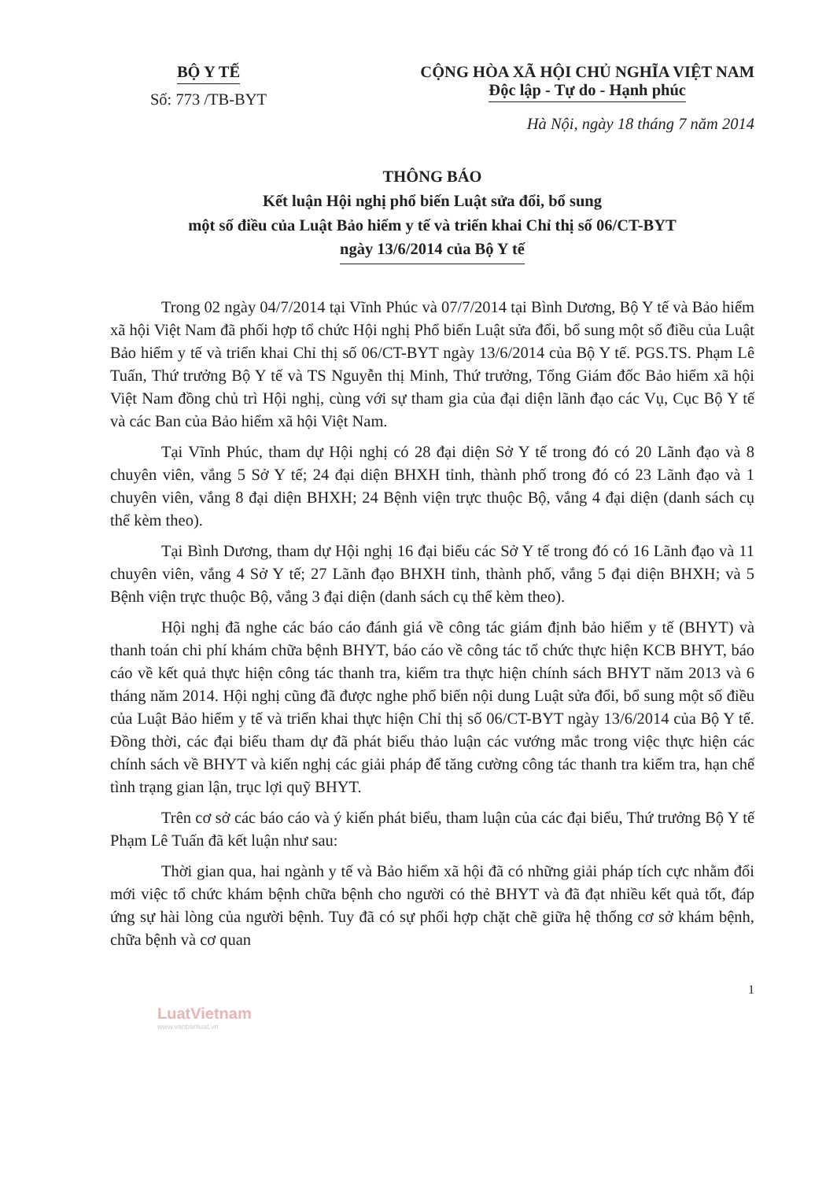BỘ Y TẾ
Số: 773 /TB-BYT
CỘNG HÒA XÃ HỘI CHỦ NGHĨA VIỆT NAM
Độc lập - Tự do - Hạnh phúc
Hà Nội, ngày 18 tháng 7 năm 2014
THÔNG BÁO
Kết luận Hội nghị phổ biến Luật sửa đổi, bổ sung
một số điều của Luật Bảo hiểm y tế và triển khai Chỉ thị số 06/CT-BYT
ngày 13/6/2014 của Bộ Y tế
Trong 02 ngày 04/7/2014 tại Vĩnh Phúc và 07/7/2014 tại Bình Dương, Bộ Y tế và Bảo hiểm xã hội Việt Nam đã phối hợp tổ chức Hội nghị Phổ biến Luật sửa đổi, bổ sung một số điều của Luật Bảo hiểm y tế và triển khai Chỉ thị số 06/CT-BYT ngày 13/6/2014 của Bộ Y tế. PGS.TS. Phạm Lê Tuấn, Thứ trưởng Bộ Y tế và TS Nguyễn thị Minh, Thứ trưởng, Tổng Giám đốc Bảo hiểm xã hội Việt Nam đồng chủ trì Hội nghị, cùng với sự tham gia của đại diện lãnh đạo các Vụ, Cục Bộ Y tế và các Ban của Bảo hiểm xã hội Việt Nam.
Tại Vĩnh Phúc, tham dự Hội nghị có 28 đại diện Sở Y tế trong đó có 20 Lãnh đạo và 8 chuyên viên, vắng 5 Sở Y tế; 24 đại diện BHXH tỉnh, thành phố trong đó có 23 Lãnh đạo và 1 chuyên viên, vắng 8 đại diện BHXH; 24 Bệnh viện trực thuộc Bộ, vắng 4 đại diện (danh sách cụ thể kèm theo).
Tại Bình Dương, tham dự Hội nghị 16 đại biểu các Sở Y tế trong đó có 16 Lãnh đạo và 11 chuyên viên, vắng 4 Sở Y tế; 27 Lãnh đạo BHXH tỉnh, thành phố, vắng 5 đại diện BHXH; và 5 Bệnh viện trực thuộc Bộ, vắng 3 đại diện (danh sách cụ thể kèm theo).
Hội nghị đã nghe các báo cáo đánh giá về công tác giám định bảo hiểm y tế (BHYT) và thanh toán chi phí khám chữa bệnh BHYT, báo cáo về công tác tổ chức thực hiện KCB BHYT, báo cáo về kết quả thực hiện công tác thanh tra, kiểm tra thực hiện chính sách BHYT năm 2013 và 6 tháng năm 2014. Hội nghị cũng đã được nghe phổ biến nội dung Luật sửa đổi, bổ sung một số điều của Luật Bảo hiểm y tế và triển khai thực hiện Chỉ thị số 06/CT-BYT ngày 13/6/2014 của Bộ Y tế. Đồng thời, các đại biểu tham dự đã phát biểu thảo luận các vướng mắc trong việc thực hiện các chính sách về BHYT và kiến nghị các giải pháp để tăng cường công tác thanh tra kiểm tra, hạn chế tình trạng gian lận, trục lợi quỹ BHYT.
Trên cơ sở các báo cáo và ý kiến phát biểu, tham luận của các đại biểu, Thứ trưởng Bộ Y tế Phạm Lê Tuấn đã kết luận như sau:
Thời gian qua, hai ngành y tế và Bảo hiểm xã hội đã có những giải pháp tích cực nhằm đổi mới việc tổ chức khám bệnh chữa bệnh cho người có thẻ BHYT và đã đạt nhiều kết quả tốt, đáp ứng sự hài lòng của người bệnh. Tuy đã có sự phối hợp chặt chẽ giữa hệ thống cơ sở khám bệnh, chữa bệnh và cơ quan
1
LuatVietnam
www.vanbanluat.vn